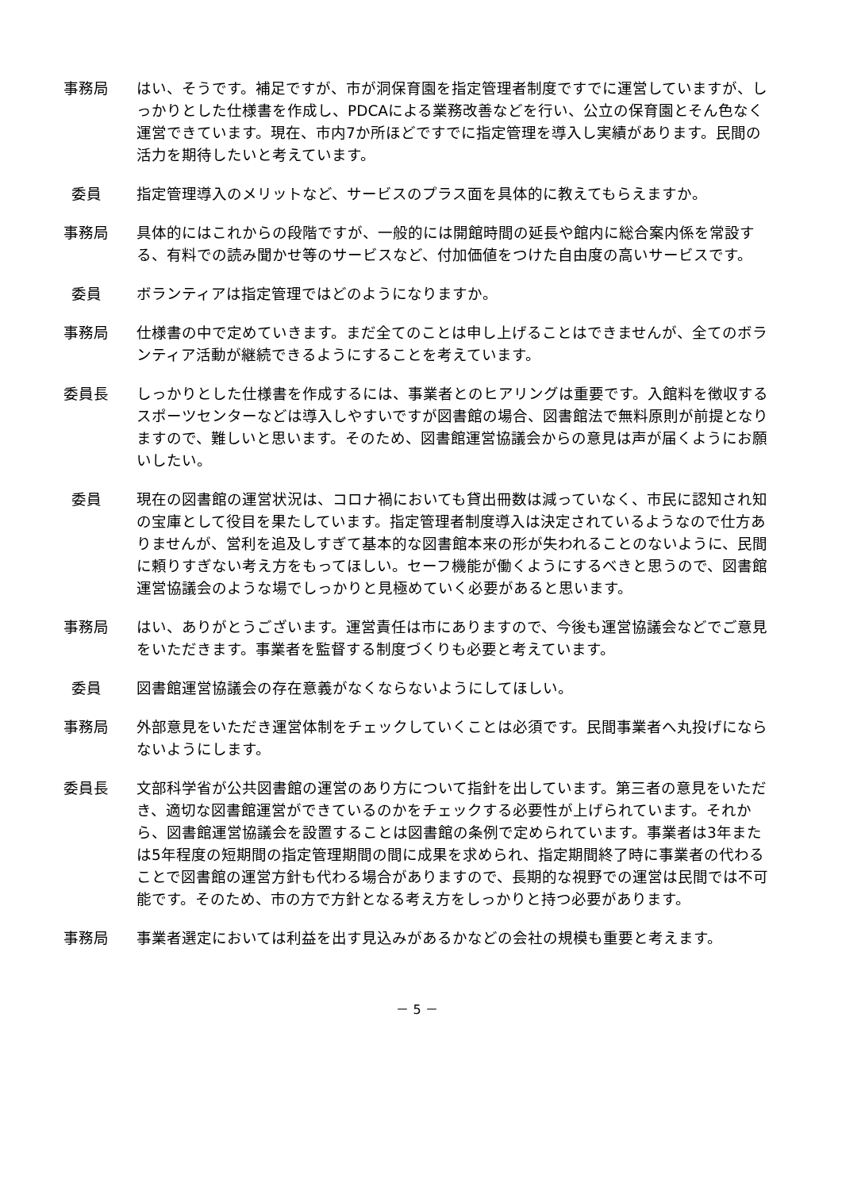事務局 はい、そうです。補足ですが、市が洞保育園を指定管理者制度ですでに運営していますが、しっかりとした仕様書を作成し、PDCAによる業務改善などを行い、公立の保育園とそん色なく運営できています。現在、市内7か所ほどですでに指定管理を導入し実績があります。民間の活力を期待したいと考えています。
委員 指定管理導入のメリットなど、サービスのプラス面を具体的に教えてもらえますか。
事務局 具体的にはこれからの段階ですが、一般的には開館時間の延長や館内に総合案内係を常設する、有料での読み聞かせ等のサービスなど、付加価値をつけた自由度の高いサービスです。
委員 ボランティアは指定管理ではどのようになりますか。
事務局 仕様書の中で定めていきます。まだ全てのことは申し上げることはできませんが、全てのボランティア活動が継続できるようにすることを考えています。
委員長 しっかりとした仕様書を作成するには、事業者とのヒアリングは重要です。入館料を徴収するスポーツセンターなどは導入しやすいですが図書館の場合、図書館法で無料原則が前提となりますので、難しいと思います。そのため、図書館運営協議会からの意見は声が届くようにお願いしたい。
委員 現在の図書館の運営状況は、コロナ禍においても貸出冊数は減っていなく、市民に認知され知の宝庫として役目を果たしています。指定管理者制度導入は決定されているようなので仕方ありませんが、営利を追及しすぎて基本的な図書館本来の形が失われることのないように、民間に頼りすぎない考え方をもってほしい。セーフ機能が働くようにするべきと思うので、図書館運営協議会のような場でしっかりと見極めていく必要があると思います。
事務局 はい、ありがとうございます。運営責任は市にありますので、今後も運営協議会などでご意見をいただきます。事業者を監督する制度づくりも必要と考えています。
委員 図書館運営協議会の存在意義がなくならないようにしてほしい。
事務局 外部意見をいただき運営体制をチェックしていくことは必須です。民間事業者へ丸投げにならないようにします。
委員長 文部科学省が公共図書館の運営のあり方について指針を出しています。第三者の意見をいただき、適切な図書館運営ができているのかをチェックする必要性が上げられています。それから、図書館運営協議会を設置することは図書館の条例で定められています。事業者は3年または5年程度の短期間の指定管理期間の間に成果を求められ、指定期間終了時に事業者の代わることで図書館の運営方針も代わる場合がありますので、長期的な視野での運営は民間では不可能です。そのため、市の方で方針となる考え方をしっかりと持つ必要があります。
事務局 事業者選定においては利益を出す見込みがあるかなどの会社の規模も重要と考えます。
－ 5 －